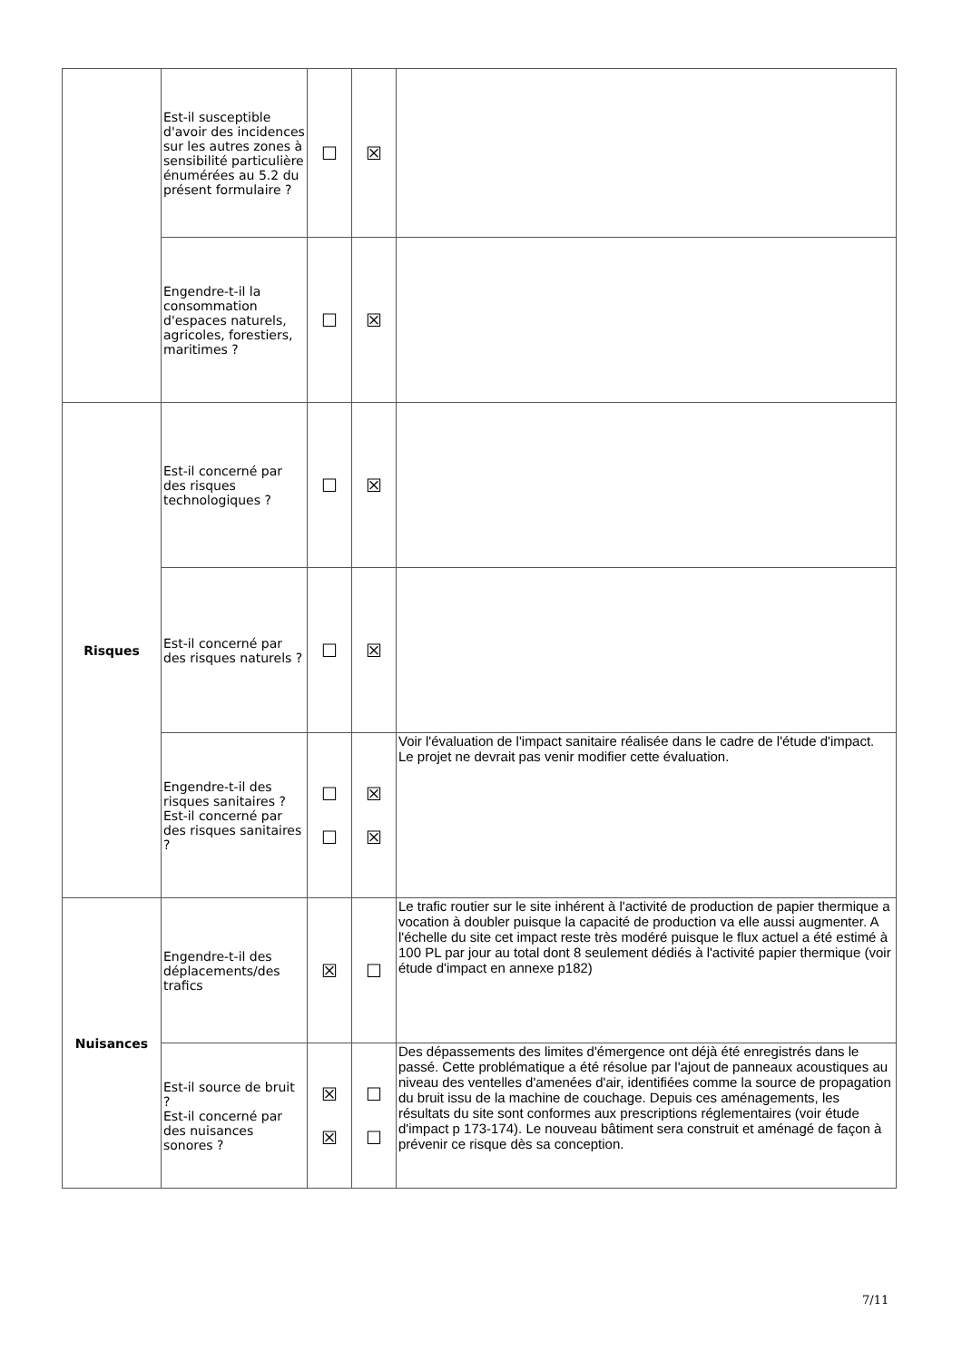| | Est-il susceptible d'avoir des incidences sur les autres zones à sensibilité particulière énumérées au 5.2 du présent formulaire ? | ☐ | ☒ | |
| | Engendre-t-il la consommation d'espaces naturels, agricoles, forestiers, maritimes ? | ☐ | ☒ | |
| Risques | Est-il concerné par des risques technologiques ? | ☐ | ☒ | |
| | Est-il concerné par des risques naturels ? | ☐ | ☒ | |
| | Engendre-t-il des risques sanitaires ? Est-il concerné par des risques sanitaires ? | ☐ ☐ | ☒ ☒ | Voir l'évaluation de l'impact sanitaire réalisée dans le cadre de l'étude d'impact. Le projet ne devrait pas venir modifier cette évaluation. |
| Nuisances | Engendre-t-il des déplacements/des trafics | ☒ | ☐ | Le trafic routier sur le site inhérent à l'activité de production de papier thermique a vocation à doubler puisque la capacité de production va elle aussi augmenter. A l'échelle du site cet impact reste très modéré puisque le flux actuel a été estimé à 100 PL par jour au total dont 8 seulement dédiés à l'activité papier thermique (voir étude d'impact en annexe p182) |
| | Est-il source de bruit ? Est-il concerné par des nuisances sonores ? | ☒ ☒ | ☐ ☐ | Des dépassements des limites d'émergence ont déjà été enregistrés dans le passé. Cette problématique a été résolue par l'ajout de panneaux acoustiques au niveau des ventelles d'amenées d'air, identifiées comme la source de propagation du bruit issu de la machine de couchage. Depuis ces aménagements, les résultats du site sont conformes aux prescriptions réglementaires (voir étude d'impact p 173-174). Le nouveau bâtiment sera construit et aménagé de façon à prévenir ce risque dès sa conception. |
7/11